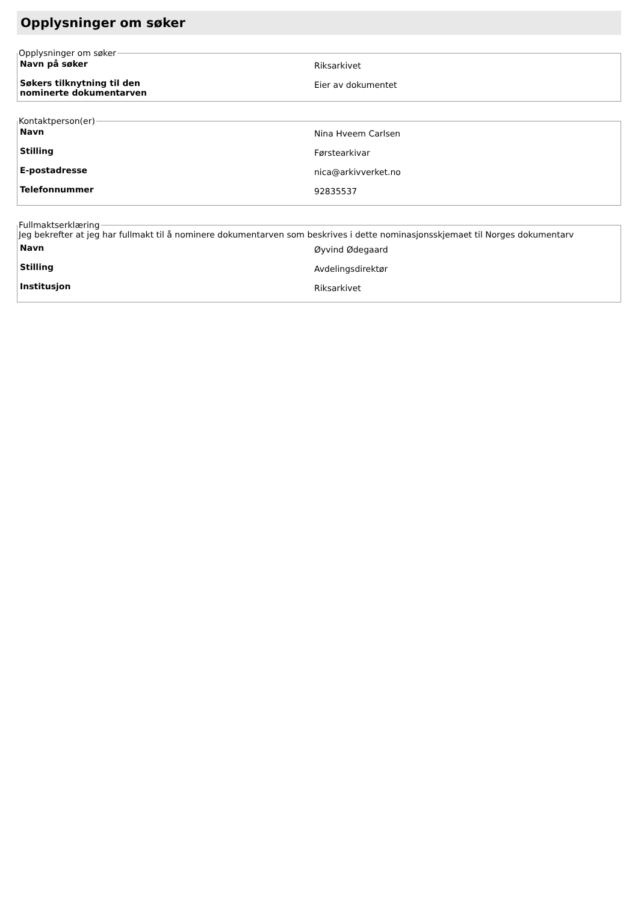Opplysninger om søker
Opplysninger om søker
Navn på søker
Riksarkivet
Søkers tilknytning til den
nominerte dokumentarven
Eier av dokumentet
Kontaktperson(er)
Navn
Nina Hveem Carlsen
Stilling
Førstearkivar
E-postadresse
nica@arkivverket.no
Telefonnummer
92835537
Fullmaktserklæring
Jeg bekrefter at jeg har fullmakt til å nominere dokumentarven som beskrives i dette nominasjonsskjemaet til Norges dokumentarv
Navn
Øyvind Ødegaard
Stilling
Avdelingsdirektør
Institusjon
Riksarkivet